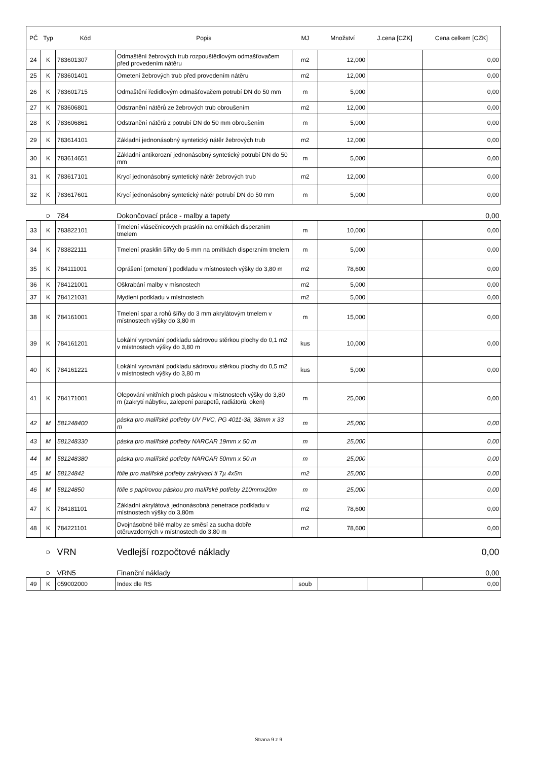| PČ | Typ | Kód | Popis | MJ | Množství | J.cena [CZK] | Cena celkem [CZK] |
| --- | --- | --- | --- | --- | --- | --- | --- |
| 24 | K | 783601307 | Odmaštění žebrových trub rozpouštědlovým odmašťovačem před provedením nátěru | m2 | 12,000 | | 0,00 |
| 25 | K | 783601401 | Ometení žebrových trub před provedením nátěru | m2 | 12,000 | | 0,00 |
| 26 | K | 783601715 | Odmaštění ředidlovým odmašťovačem potrubí DN do 50 mm | m | 5,000 | | 0,00 |
| 27 | K | 783606801 | Odstranění nátěrů ze žebrových trub obroušením | m2 | 12,000 | | 0,00 |
| 28 | K | 783606861 | Odstranění nátěrů z potrubí DN do 50 mm obroušením | m | 5,000 | | 0,00 |
| 29 | K | 783614101 | Základní jednonásobný syntetický nátěr žebrových trub | m2 | 12,000 | | 0,00 |
| 30 | K | 783614651 | Základní antikorozní jednonásobný syntetický potrubí DN do 50 mm | m | 5,000 | | 0,00 |
| 31 | K | 783617101 | Krycí jednonásobný syntetický nátěr žebrových trub | m2 | 12,000 | | 0,00 |
| 32 | K | 783617601 | Krycí jednonásobný syntetický nátěr potrubí DN do 50 mm | m | 5,000 | | 0,00 |
| | D | 784 | Dokončovací práce - malby a tapety | | | | 0,00 |
| 33 | K | 783822101 | Tmelení vlásečnicových prasklin na omítkách disperzním tmelem | m | 10,000 | | 0,00 |
| 34 | K | 783822111 | Tmelení prasklin šířky do 5 mm na omítkách disperzním tmelem | m | 5,000 | | 0,00 |
| 35 | K | 784111001 | Oprášení (ometení ) podkladu v místnostech výšky do 3,80 m | m2 | 78,600 | | 0,00 |
| 36 | K | 784121001 | Oškrabání malby v mísnostech | m2 | 5,000 | | 0,00 |
| 37 | K | 784121031 | Mydlení podkladu v místnostech | m2 | 5,000 | | 0,00 |
| 38 | K | 784161001 | Tmelení spar a rohů šířky do 3 mm akrylátovým tmelem v místnostech výšky do 3,80 m | m | 15,000 | | 0,00 |
| 39 | K | 784161201 | Lokální vyrovnání podkladu sádrovou stěrkou plochy do 0,1 m2 v místnostech výšky do 3,80 m | kus | 10,000 | | 0,00 |
| 40 | K | 784161221 | Lokální vyrovnání podkladu sádrovou stěrkou plochy do 0,5 m2 v místnostech výšky do 3,80 m | kus | 5,000 | | 0,00 |
| 41 | K | 784171001 | Olepování vnitřních ploch páskou v místnostech výšky do 3,80 m (zakrytí nábytku, zalepení parapetů, radiátorů, oken) | m | 25,000 | | 0,00 |
| 42 | M | 581248400 | páska pro malířské potřeby UV PVC, PG 4011-38, 38mm x 33 m | m | 25,000 | | 0,00 |
| 43 | M | 581248330 | páska pro malířské potřeby NARCAR 19mm x 50 m | m | 25,000 | | 0,00 |
| 44 | M | 581248380 | páska pro malířské potřeby NARCAR 50mm x 50 m | m | 25,000 | | 0,00 |
| 45 | M | 58124842 | fólie pro malířské potřeby zakrývací tl 7µ 4x5m | m2 | 25,000 | | 0,00 |
| 46 | M | 58124850 | fólie s papírovou páskou pro malířské potřeby 210mmx20m | m | 25,000 | | 0,00 |
| 47 | K | 784181101 | Základní akrylátová jednonásobná penetrace podkladu v místnostech výšky do 3,80m | m2 | 78,600 | | 0,00 |
| 48 | K | 784221101 | Dvojnásobné bílé malby ze směsí za sucha dobře otěruvzdorných v místnostech do 3,80 m | m2 | 78,600 | | 0,00 |
| | D | VRN | Vedlejší rozpočtové náklady | | | | 0,00 |
| | D | VRN5 | Finanční náklady | | | | 0,00 |
| 49 | K | 059002000 | Index dle RS | soub | | | 0,00 |
Strana 9 z 9